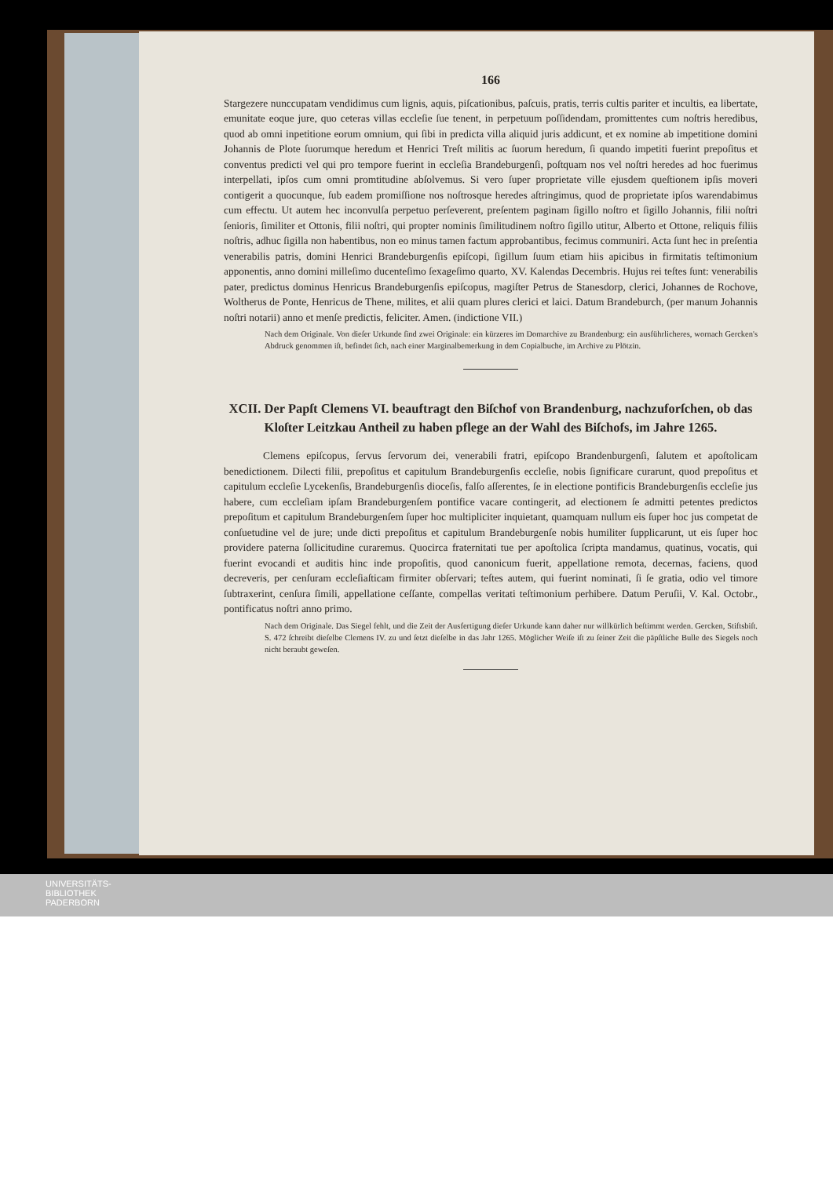166
Stargezere nunccupatam vendidimus cum lignis, aquis, piſcationibus, paſcuis, pratis, terris cultis pariter et incultis, ea libertate, emunitate eoque jure, quo ceteras villas eccleſie ſue tenent, in perpetuum poſſidendam, promittentes cum noſtris heredibus, quod ab omni inpetitione eorum omnium, qui ſibi in predicta villa aliquid juris addicunt, et ex nomine ab impetitione domini Johannis de Plote ſuorumque heredum et Henrici Treſt militis ac ſuorum heredum, ſi quando impetiti fuerint prepoſitus et conventus predicti vel qui pro tempore fuerint in eccleſia Brandeburgenſi, poſtquam nos vel noſtri heredes ad hoc fuerimus interpellati, ipſos cum omni promtitudine abſolvemus. Si vero ſuper proprietate ville ejusdem queſtionem ipſis moveri contigerit a quocunque, ſub eadem promiſſione nos noſtrosque heredes aſtringimus, quod de proprietate ipſos warendabimus cum effectu. Ut autem hec inconvulſa perpetuo perſeverent, preſentem paginam ſigillo noſtro et ſigillo Johannis, filii noſtri ſenioris, ſimiliter et Ottonis, filii noſtri, qui propter nominis ſimilitudinem noſtro ſigillo utitur, Alberto et Ottone, reliquis filiis noſtris, adhuc ſigilla non habentibus, non eo minus tamen factum approbantibus, fecimus communiri. Acta ſunt hec in preſentia venerabilis patris, domini Henrici Brandeburgenſis epiſcopi, ſigillum ſuum etiam hiis apicibus in firmitatis teſtimonium apponentis, anno domini milleſimo ducenteſimo ſexageſimo quarto, XV. Kalendas Decembris. Hujus rei teſtes ſunt: venerabilis pater, predictus dominus Henricus Brandeburgenſis epiſcopus, magiſter Petrus de Stanesdorp, clerici, Johannes de Rochove, Woltherus de Ponte, Henricus de Thene, milites, et alii quam plures clerici et laici. Datum Brandeburch, (per manum Johannis noſtri notarii) anno et menſe predictis, feliciter. Amen. (indictione VII.)
Nach dem Originale. Von dieſer Urkunde ſind zwei Originale: ein kürzeres im Domarchive zu Brandenburg: ein ausführlicheres, wornach Gercken's Abdruck genommen iſt, befindet ſich, nach einer Marginalbemerkung in dem Copialbuche, im Archive zu Plötzin.
XCII. Der Papſt Clemens VI. beauftragt den Biſchof von Brandenburg, nachzuforſchen, ob das Kloſter Leitzkau Antheil zu haben pflege an der Wahl des Biſchofs, im Jahre 1265.
Clemens epiſcopus, ſervus ſervorum dei, venerabili fratri, epiſcopo Brandenburgenſi, ſalutem et apoſtolicam benedictionem. Dilecti filii, prepoſitus et capitulum Brandeburgenſis eccleſie, nobis ſignificare curarunt, quod prepoſitus et capitulum eccleſie Lycekenſis, Brandeburgenſis dioceſis, falſo aſſerentes, ſe in electione pontificis Brandeburgenſis eccleſie jus habere, cum eccleſiam ipſam Brandeburgenſem pontifice vacare contingerit, ad electionem ſe admitti petentes predictos prepoſitum et capitulum Brandeburgenſem ſuper hoc multipliciter inquietant, quamquam nullum eis ſuper hoc jus competat de conſuetudine vel de jure; unde dicti prepoſitus et capitulum Brandeburgenſe nobis humiliter ſupplicarunt, ut eis ſuper hoc providere paterna ſollicitudine curaremus. Quocirca fraternitati tue per apoſtolica ſcripta mandamus, quatinus, vocatis, qui fuerint evocandi et auditis hinc inde propoſitis, quod canonicum fuerit, appellatione remota, decernas, faciens, quod decreveris, per cenſuram eccleſiaſticam firmiter obſervari; teſtes autem, qui fuerint nominati, ſi ſe gratia, odio vel timore ſubtraxerint, cenſura ſimili, appellatione ceſſante, compellas veritati teſtimonium perhibere. Datum Peruſii, V. Kal. Octobr., pontificatus noſtri anno primo.
Nach dem Originale. Das Siegel fehlt, und die Zeit der Ausfertigung dieſer Urkunde kann daher nur willkürlich beſtimmt werden. Gercken, Stiftsbiſt. S. 472 ſchreibt dieſelbe Clemens IV. zu und ſetzt dieſelbe in das Jahr 1265. Möglicher Weiſe iſt zu ſeiner Zeit die päpſtliche Bulle des Siegels noch nicht beraubt geweſen.
UNIVERSITÄTS-
BIBLIOTHEK
PADERBORN